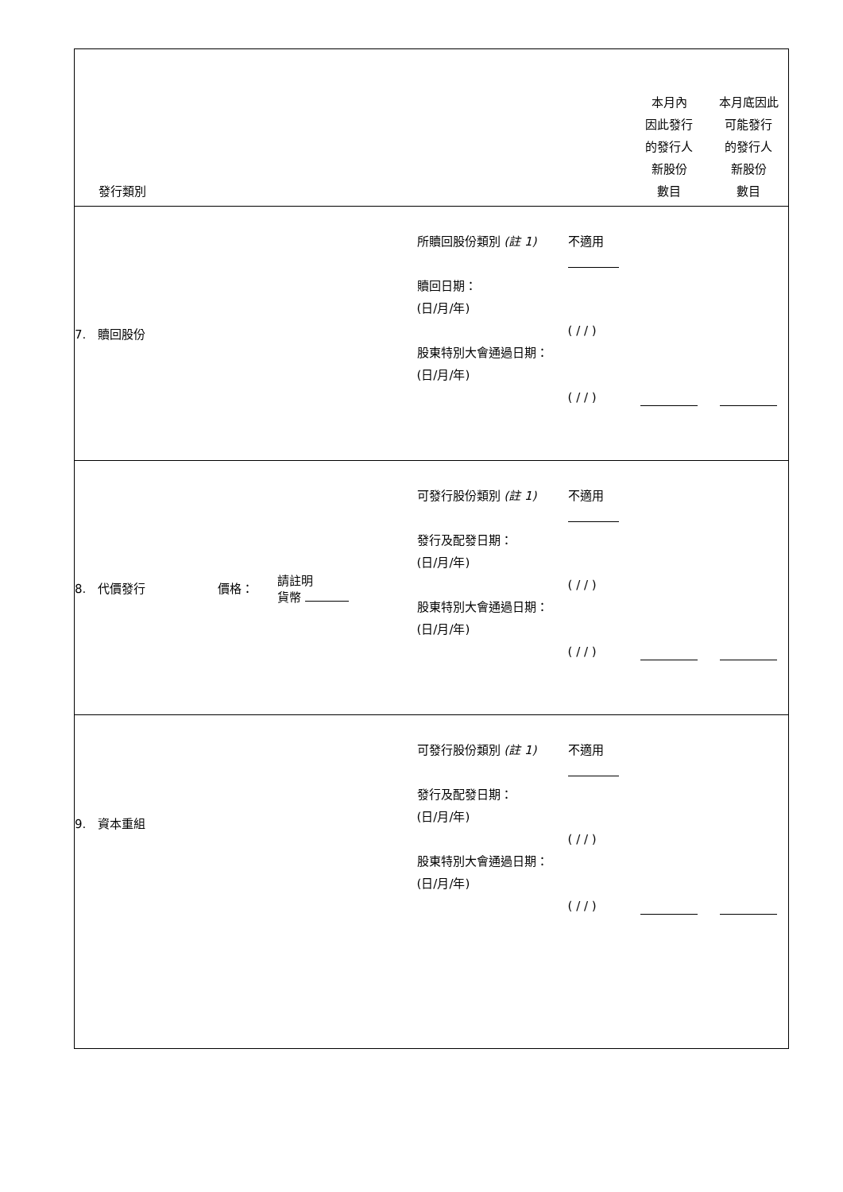| 發行類別 | | | | | 本月內 因此發行 的發行人 新股份 數目 | 本月底因此 可能發行 的發行人 新股份 數目 |
| --- | --- | --- | --- | --- | --- | --- |
| 7. 贖回股份 | | | 所贖回股份類別 (註 1) 贖回日期： (日/月/年) 股東特別大會通過日期： (日/月/年) | 不適用 ( / / ) ( / / ) | | |
| 8. 代價發行 | 價格： | 請註明 貨幣 | 可發行股份類別 (註 1) 發行及配發日期： (日/月/年) 股東特別大會通過日期： (日/月/年) | 不適用 ( / / ) ( / / ) | | |
| 9. 資本重組 | | | 可發行股份類別 (註 1) 發行及配發日期： (日/月/年) 股東特別大會通過日期： (日/月/年) | 不適用 ( / / ) ( / / ) | | |